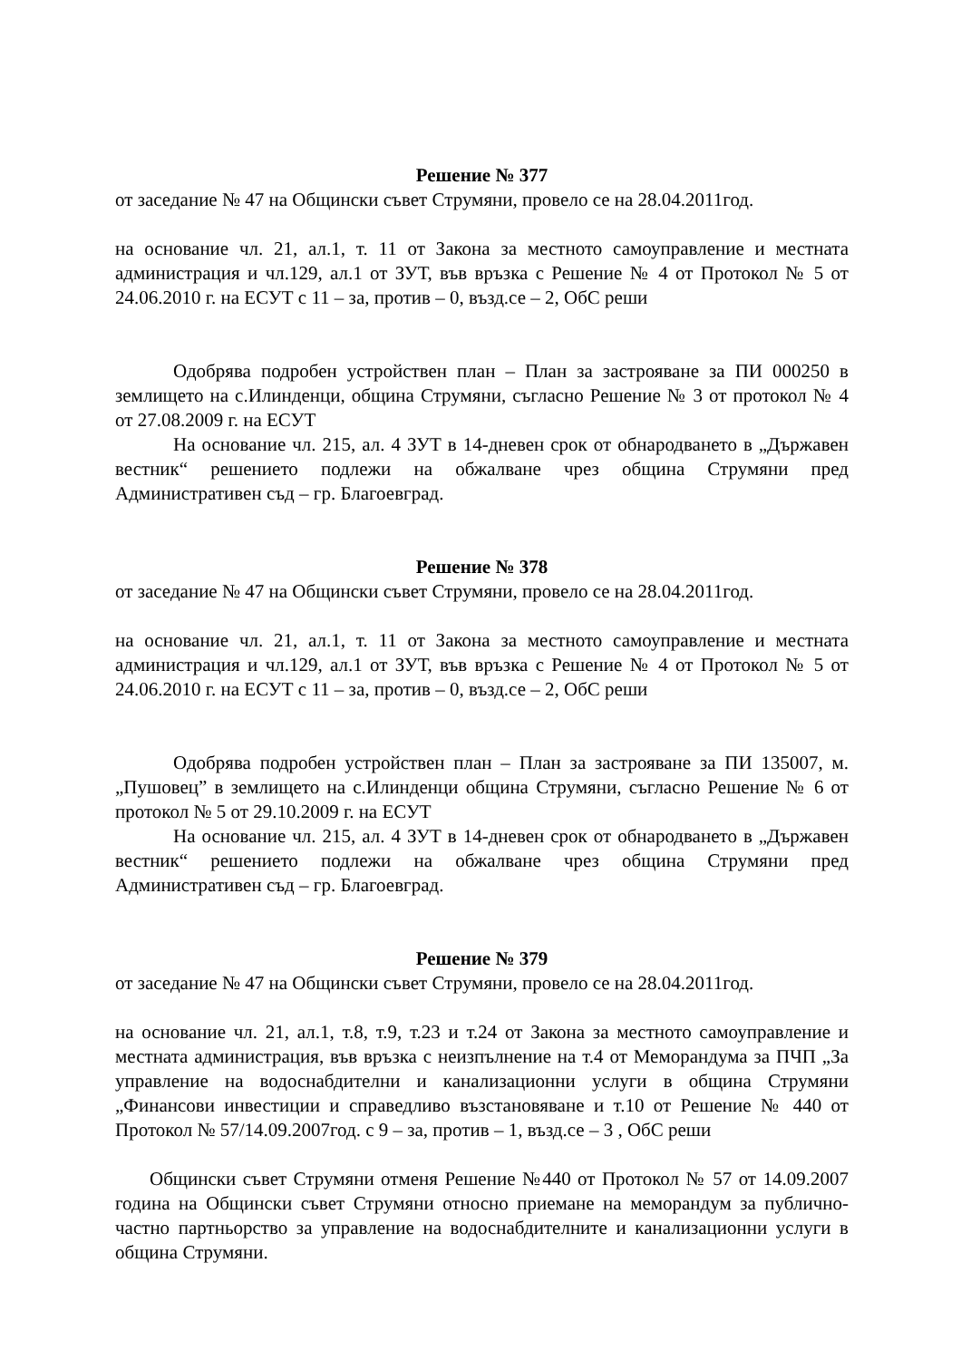Решение № 377
от заседание № 47 на Общински съвет Струмяни, провело се на 28.04.2011год.
на основание чл. 21, ал.1, т. 11 от Закона за местното самоуправление и местната администрация и чл.129, ал.1 от ЗУТ, във връзка с Решение № 4 от Протокол № 5 от 24.06.2010 г. на ЕСУТ с 11 – за, против – 0, възд.се – 2, ОбС реши
Одобрява подробен устройствен план – План за застрояване за ПИ 000250 в землището на с.Илинденци, община Струмяни, съгласно Решение № 3 от протокол № 4 от 27.08.2009 г. на ЕСУТ
На основание чл. 215, ал. 4 ЗУТ в 14-дневен срок от обнародването в „Държавен вестник“ решението подлежи на обжалване чрез община Струмяни пред Административен съд – гр. Благоевград.
Решение № 378
от заседание № 47 на Общински съвет Струмяни, провело се на 28.04.2011год.
на основание чл. 21, ал.1, т. 11 от Закона за местното самоуправление и местната администрация и чл.129, ал.1 от ЗУТ, във връзка с Решение № 4 от Протокол № 5 от 24.06.2010 г. на ЕСУТ с 11 – за, против – 0, възд.се – 2, ОбС реши
Одобрява подробен устройствен план – План за застрояване за ПИ 135007, м. „Пушовец” в землището на с.Илинденци община Струмяни, съгласно Решение № 6 от протокол № 5 от 29.10.2009 г. на ЕСУТ
На основание чл. 215, ал. 4 ЗУТ в 14-дневен срок от обнародването в „Държавен вестник“ решението подлежи на обжалване чрез община Струмяни пред Административен съд – гр. Благоевград.
Решение № 379
от заседание № 47 на Общински съвет Струмяни, провело се на 28.04.2011год.
на основание чл. 21, ал.1, т.8, т.9, т.23 и т.24 от Закона за местното самоуправление и местната администрация, във връзка с неизпълнение на т.4 от Меморандума за ПЧП „За управление на водоснабдителни и канализационни услуги в община Струмяни „Финансови инвестиции и справедливо възстановяване и т.10 от Решение № 440 от Протокол № 57/14.09.2007год. с 9 – за, против – 1, възд.се – 3 , ОбС реши
Общински съвет Струмяни отменя Решение №440 от Протокол № 57 от 14.09.2007 година на Общински съвет Струмяни относно приемане на меморандум за публично-частно партньорство за управление на водоснабдителните и канализационни услуги в община Струмяни.